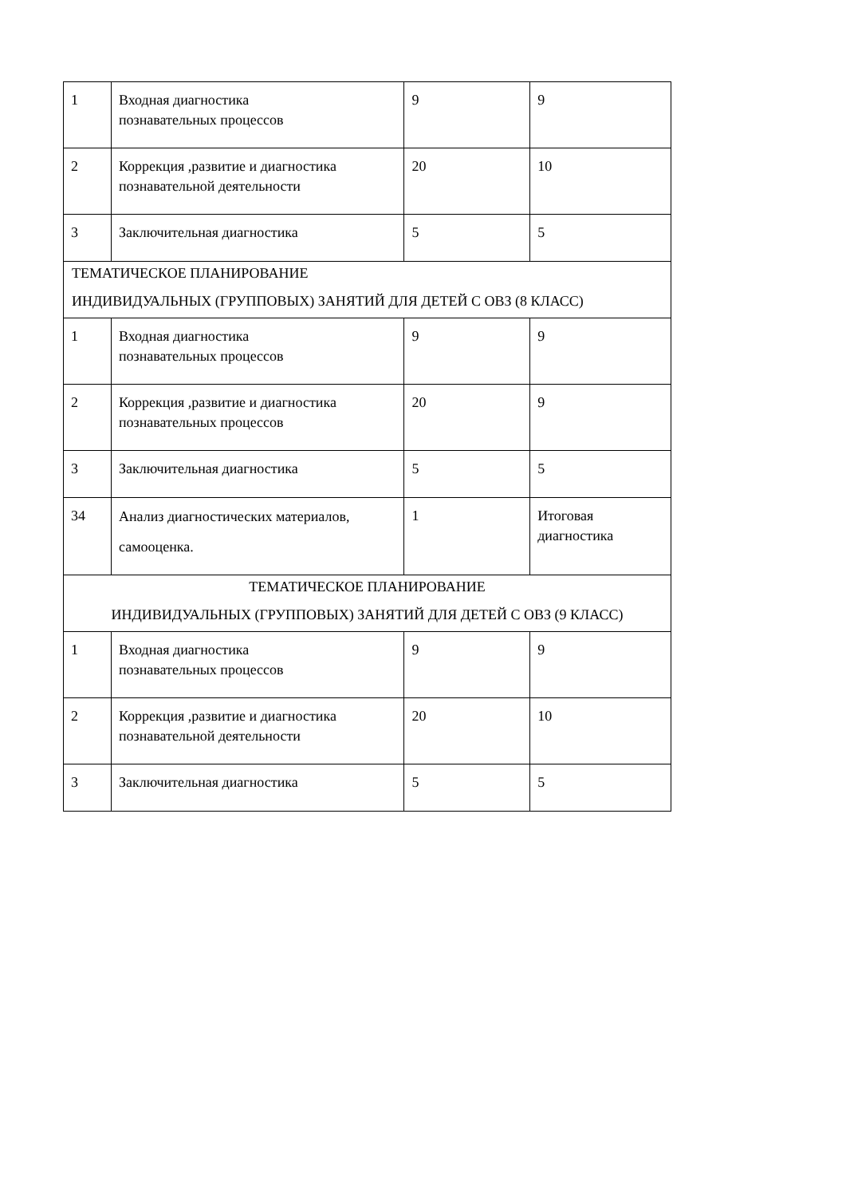| 1 | Входная диагностика познавательных процессов | 9 | 9 |
| 2 | Коррекция ,развитие и диагностика познавательной деятельности | 20 | 10 |
| 3 | Заключительная диагностика | 5 | 5 |
| ТЕМАТИЧЕСКОЕ ПЛАНИРОВАНИЕ ИНДИВИДУАЛЬНЫХ (ГРУППОВЫХ) ЗАНЯТИЙ ДЛЯ ДЕТЕЙ С ОВЗ (8 КЛАСС) | | | |
| 1 | Входная диагностика познавательных процессов | 9 | 9 |
| 2 | Коррекция ,развитие и диагностика познавательных процессов | 20 | 9 |
| 3 | Заключительная диагностика | 5 | 5 |
| 34 | Анализ диагностических материалов, самооценка. | 1 | Итоговая диагностика |
| ТЕМАТИЧЕСКОЕ ПЛАНИРОВАНИЕ ИНДИВИДУАЛЬНЫХ (ГРУППОВЫХ) ЗАНЯТИЙ ДЛЯ ДЕТЕЙ С ОВЗ (9 КЛАСС) | | | |
| 1 | Входная диагностика познавательных процессов | 9 | 9 |
| 2 | Коррекция ,развитие и диагностика познавательной деятельности | 20 | 10 |
| 3 | Заключительная диагностика | 5 | 5 |